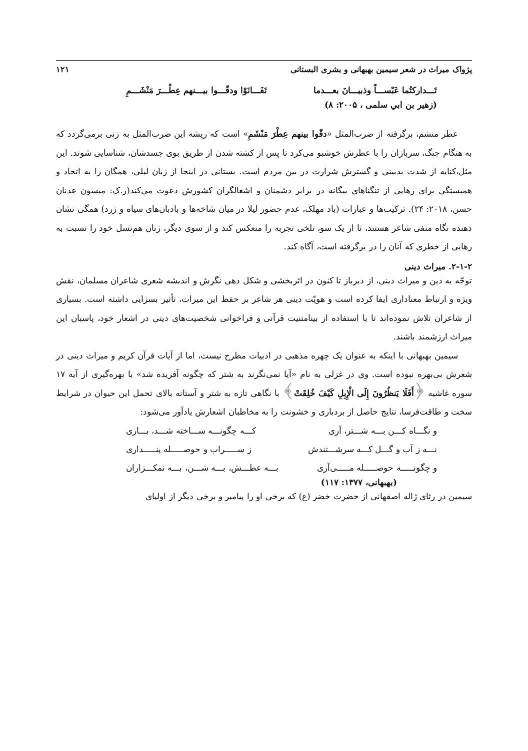پژواک میراث در شعر سیمین بهبهانی و بشری البستانی ۱۲۱
تَـــدارکتُما عَبْســـاً وذبیـــانَ بعـــدما تَفَـــانَوْا ودقّـــوا بیـــنهم عِطْـــرَ مَنْشَـــمِ
(زهیر بن ابي سلمی ، ۲۰۰۵: ۸)
عطر منشم، برگرفته از ضرب‌المثل «دقّوا بینهم عِطْرَ مَنْشَمِ» است که ریشه این ضرب‌المثل به زنی برمی‌گردد که به هنگام جنگ، سربازان را با عطرش خوشبو می‌کرد تا پس از کشته شدن از طریق بوی جسدشان، شناسایی شوند. این مثل،کنایه از شدت بدبینی و گسترش شرارت در بین مردم است. بستانی در اینجا از زبان لیلی، همگان را به اتحاد و همبستگی برای رهایی از تنگناهای بیگانه در برابر دشمنان و اشغالگران کشورش دعوت می‌کند(ر.ک: میسون عدنان حسن، ۲۰۱۸: ۲۴). ترکیب‌ها و عبارات (باد مهلک، عدم حضور لیلا در میان شاخه‌ها و بادبان‌های سیاه و زرد) همگی نشان دهنده نگاه منفی شاعر هستند، تا از یک سو، تلخی تجربه را منعکس کند و از سوی دیگر، زنان هم‌نسل خود را نسبت به رهایی از خطری که آنان را در برگرفته است، آگاه کند.
۲-۱-۲. میراث دینی
توجّه به دین و میراث دینی، از دیرباز تا کنون در اثربخشی و شکل دهی نگرش و اندیشه شعری شاعران مسلمان، نقش ویژه و ارتباط معناداری ایفا کرده است و هویّت دینی هر شاعر بر حفظ این میراث، تأثیر بسزایی داشته است. بسیاری از شاعران تلاش نموده‌اند تا با استفاده از بینامتنیت قرآنی و فراخوانی شخصیت‌های دینی در اشعار خود، پاسبان این میراث ارزشمند باشند.
سیمین بهبهانی با اینکه به عنوان یک چهره مذهبی در ادبیات مطرح نیست، اما از آیات قرآن کریم و میراث دینی در شعرش بی‌بهره نبوده است. وی در غزلی به نام «آیا نمی‌نگرند به شتر که چگونه آفریده شد» با بهره‌گیری از آیه ۱۷ سوره غاشیه ﴿أَفَلَا يَنظُرُونَ إِلَى الْإِبِلِ كَيْفَ خُلِقَتْ﴾ با نگاهی تازه به شتر و آستانه بالای تحمل این حیوان در شرایط سخت و طاقت‌فرسا، نتایج حاصل از بردباری و خشونت را به مخاطبان اشعارش یادآور می‌شود:
و نگـــاه کـــن بـــه شـــتر، آری کـــه چگونـــه ســـاخته شـــد، بـــاری
نـــه ز آب و گـــل کـــه سرشـــتندش ز ســـــراب و حوصـــــله پنـــــداری
و چگونـــــه حوصـــــله مـــــی‌آری بـــه عطـــش، بـــه شـــن، بـــه نمکـــزاران
(بهبهانی، ۱۳۷۷: ۱۱۷)
سیمین در رثای ژاله اصفهانی از حضرت خضر (ع) که برخی او را پیامبر و برخی دیگر از اولیای